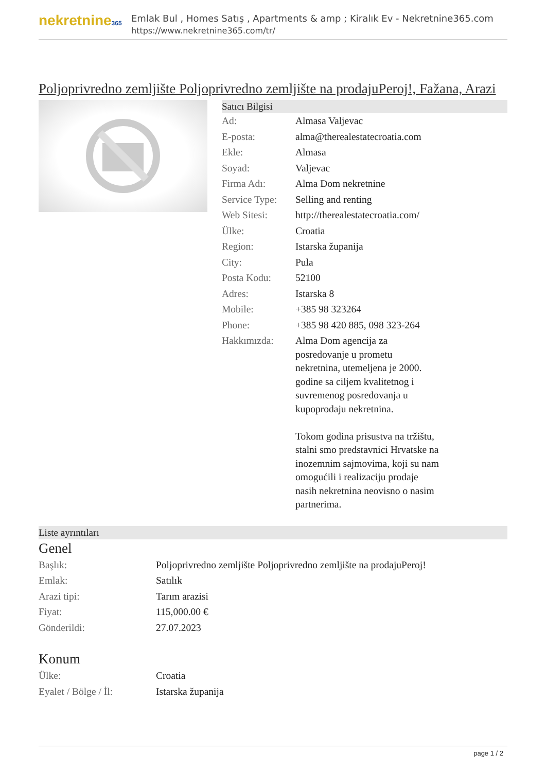nekretnine365
Emlak Bul , Homes Satış , Apartments & amp ; Kiralık Ev - Nekretnine365.com
https://www.nekretnine365.com/tr/
Poljoprivredno zemljište Poljoprivredno zemljište na prodajuPeroj!, Fažana, Arazi
Satıcı Bilgisi
| Ad: | Almasa Valjevac |
| E-posta: | alma@therealestatecroatia.com |
| Ekle: | Almasa |
| Soyad: | Valjevac |
| Firma Adı: | Alma Dom nekretnine |
| Service Type: | Selling and renting |
| Web Sitesi: | http://therealestatecroatia.com/ |
| Ülke: | Croatia |
| Region: | Istarska županija |
| City: | Pula |
| Posta Kodu: | 52100 |
| Adres: | Istarska 8 |
| Mobile: | +385 98 323264 |
| Phone: | +385 98 420 885, 098 323-264 |
| Hakkımızda: | Alma Dom agencija za posredovanje u prometu nekretnina, utemeljena je 2000. godine sa ciljem kvalitetnog i suvremenog posredovanja u kupoprodaju nekretnina. Tokom godina prisustva na tržištu, stalni smo predstavnici Hrvatske na inozemnim sajmovima, koji su nam omogućili i realizaciju prodaje nasih nekretnina neovisno o nasim partnerima. |
Liste ayrıntıları
Genel
| Başlık: | Poljoprivredno zemljište Poljoprivredno zemljište na prodajuPeroj! |
| Emlak: | Satılık |
| Arazi tipi: | Tarım arazisi |
| Fiyat: | 115,000.00 € |
| Gönderildi: | 27.07.2023 |
Konum
| Ülke: | Croatia |
| Eyalet / Bölge / İl: | Istarska županija |
page 1 / 2